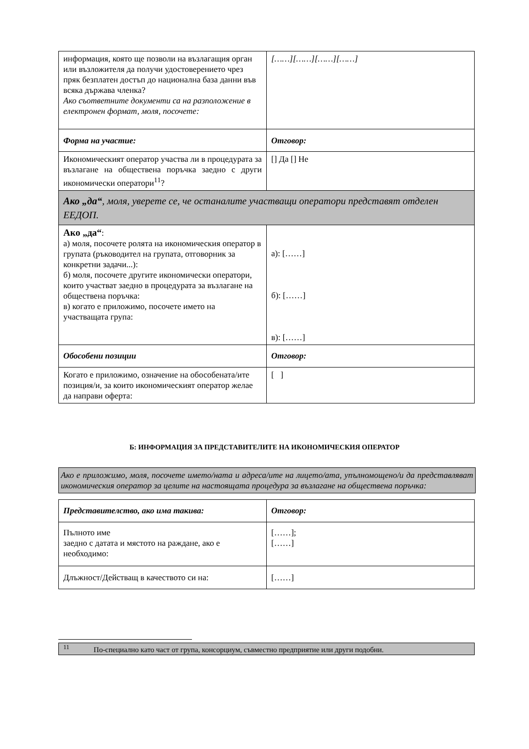| информация, която ще позволи на възлагащия орган или възложителя да получи удостоверението чрез пряк безплатен достъп до национална база данни във всяка държава членка? Ако съответните документи са на разположение в електронен формат, моля, посочете: | [……][……][……][……] |
| Форма на участие: | Отговор: |
| Икономическият оператор участва ли в процедурата за възлагане на обществена поръчка заедно с други икономически оператори<sup>11</sup>? | [] Да [] Не |
| Ако „да“ , моля, уверете се, че останалите участващи оператори представят отделен ЕЕДОП. | |
| Ако „да“ : а) моля, посочете ролята на икономическия оператор в групата (ръководител на групата, отговорник за конкретни задачи...): б) моля, посочете другите икономически оператори, които участват заедно в процедурата за възлагане на обществена поръчка: в) когато е приложимо, посочете името на участващата група: | а): [……] б): [……] в): [……] |
| Обособени позиции | Отговор: |
| Когато е приложимо, означение на обособената/ите позиция/и, за които икономическият оператор желае да направи оферта: | [ ] |
Б: ИНФОРМАЦИЯ ЗА ПРЕДСТАВИТЕЛИТЕ НА ИКОНОМИЧЕСКИЯ ОПЕРАТОР
Ако е приложимо, моля, посочете името/ната и адреса/ите на лицето/ата, упълномощено/и да представляват икономическия оператор за целите на настоящата процедура за възлагане на обществена поръчка:
| Представителство, ако има такива: | Отговор: |
| Пълното име заедно с датата и мястото на раждане, ако е необходимо: | [……]; [……] |
| Длъжност/Действащ в качеството си на: | [……] |
<sup>11</sup> По-специално като част от група, консорциум, съвместно предприятие или други подобни.